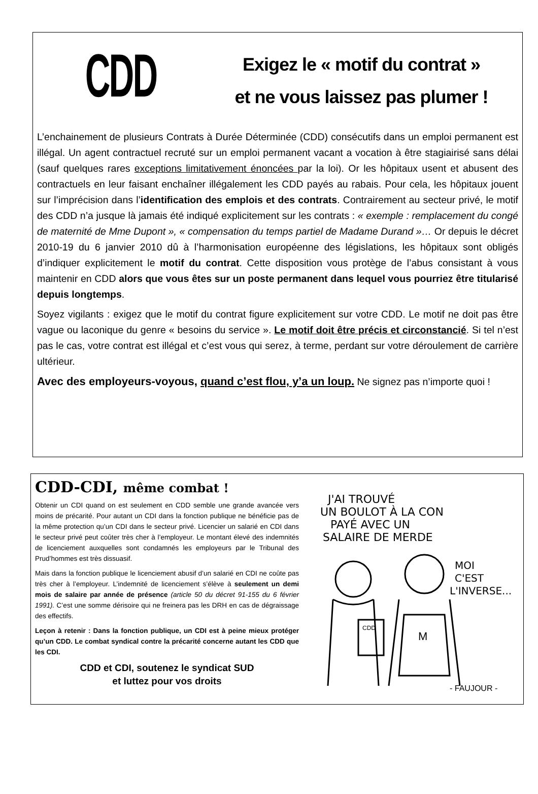CDD
Exigez le « motif du contrat »
et ne vous laissez pas plumer !
L’enchainement de plusieurs Contrats à Durée Déterminée (CDD) consécutifs dans un emploi permanent est illégal. Un agent contractuel recruté sur un emploi permanent vacant a vocation à être stagiairisé sans délai (sauf quelques rares exceptions limitativement énoncées par la loi). Or les hôpitaux usent et abusent des contractuels en leur faisant enchaîner illégalement les CDD payés au rabais. Pour cela, les hôpitaux jouent sur l’imprécision dans l’identification des emplois et des contrats. Contrairement au secteur privé, le motif des CDD n’a jusque là jamais été indiqué explicitement sur les contrats : « exemple : remplacement du congé de maternité de Mme Dupont », « compensation du temps partiel de Madame Durand »… Or depuis le décret 2010-19 du 6 janvier 2010 dû à l’harmonisation européenne des législations, les hôpitaux sont obligés d’indiquer explicitement le motif du contrat. Cette disposition vous protège de l’abus consistant à vous maintenir en CDD alors que vous êtes sur un poste permanent dans lequel vous pourriez être titularisé depuis longtemps.
Soyez vigilants : exigez que le motif du contrat figure explicitement sur votre CDD. Le motif ne doit pas être vague ou laconique du genre « besoins du service ». Le motif doit être précis et circonstancié. Si tel n’est pas le cas, votre contrat est illégal et c’est vous qui serez, à terme, perdant sur votre déroulement de carrière ultérieur.
Avec des employeurs-voyous, quand c’est flou, y’a un loup. Ne signez pas n’importe quoi !
CDD-CDI, même combat !
Obtenir un CDI quand on est seulement en CDD semble une grande avancée vers moins de précarité. Pour autant un CDI dans la fonction publique ne bénéficie pas de la même protection qu’un CDI dans le secteur privé. Licencier un salarié en CDI dans le secteur privé peut coûter très cher à l’employeur. Le montant élevé des indemnités de licenciement auxquelles sont condamnés les employeurs par le Tribunal des Prud’hommes est très dissuasif.
Mais dans la fonction publique le licenciement abusif d’un salarié en CDI ne coûte pas très cher à l’employeur. L’indemnité de licenciement s’élève à seulement un demi mois de salaire par année de présence (article 50 du décret 91-155 du 6 février 1991). C’est une somme dérisoire qui ne freinera pas les DRH en cas de dégraissage des effectifs.
Leçon à retenir : Dans la fonction publique, un CDI est à peine mieux protéger qu’un CDD. Le combat syndical contre la précarité concerne autant les CDD que les CDI.
CDD et CDI, soutenez le syndicat SUD
et luttez pour vos droits
J'AI TROUVÉ
UN BOULOT À LA CON
PAYÉ AVEC UN
SALAIRE DE MERDE
MOI
C'EST
L'INVERSE...
CDD
M
- FAUJOUR -